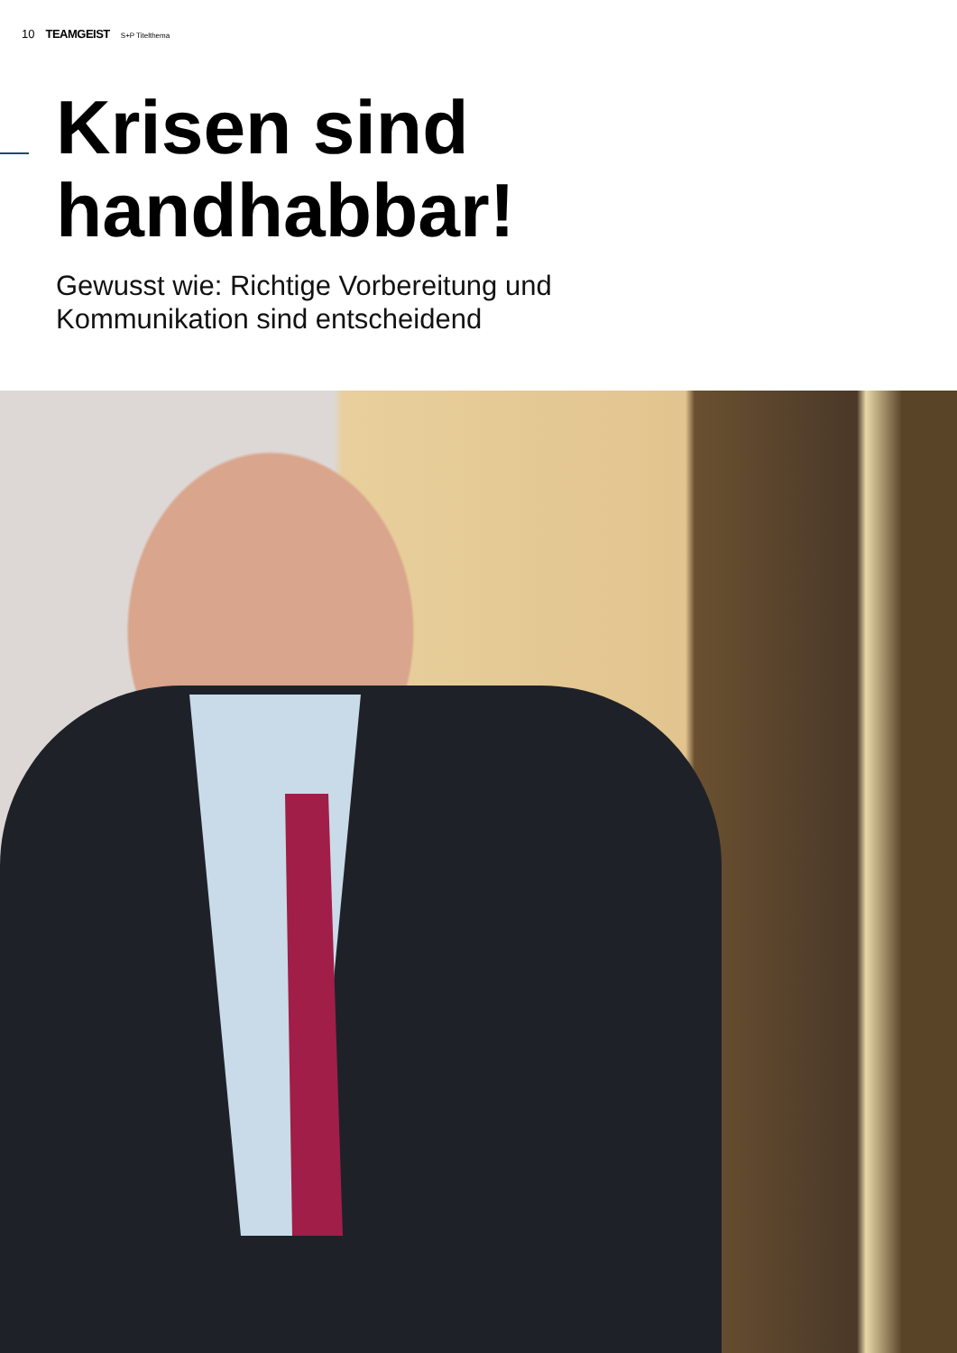10 TEAMGEIST S+P Titelthema
Krisen sind
handhabbar!
Gewusst wie: Richtige Vorbereitung und
Kommunikation sind entscheidend